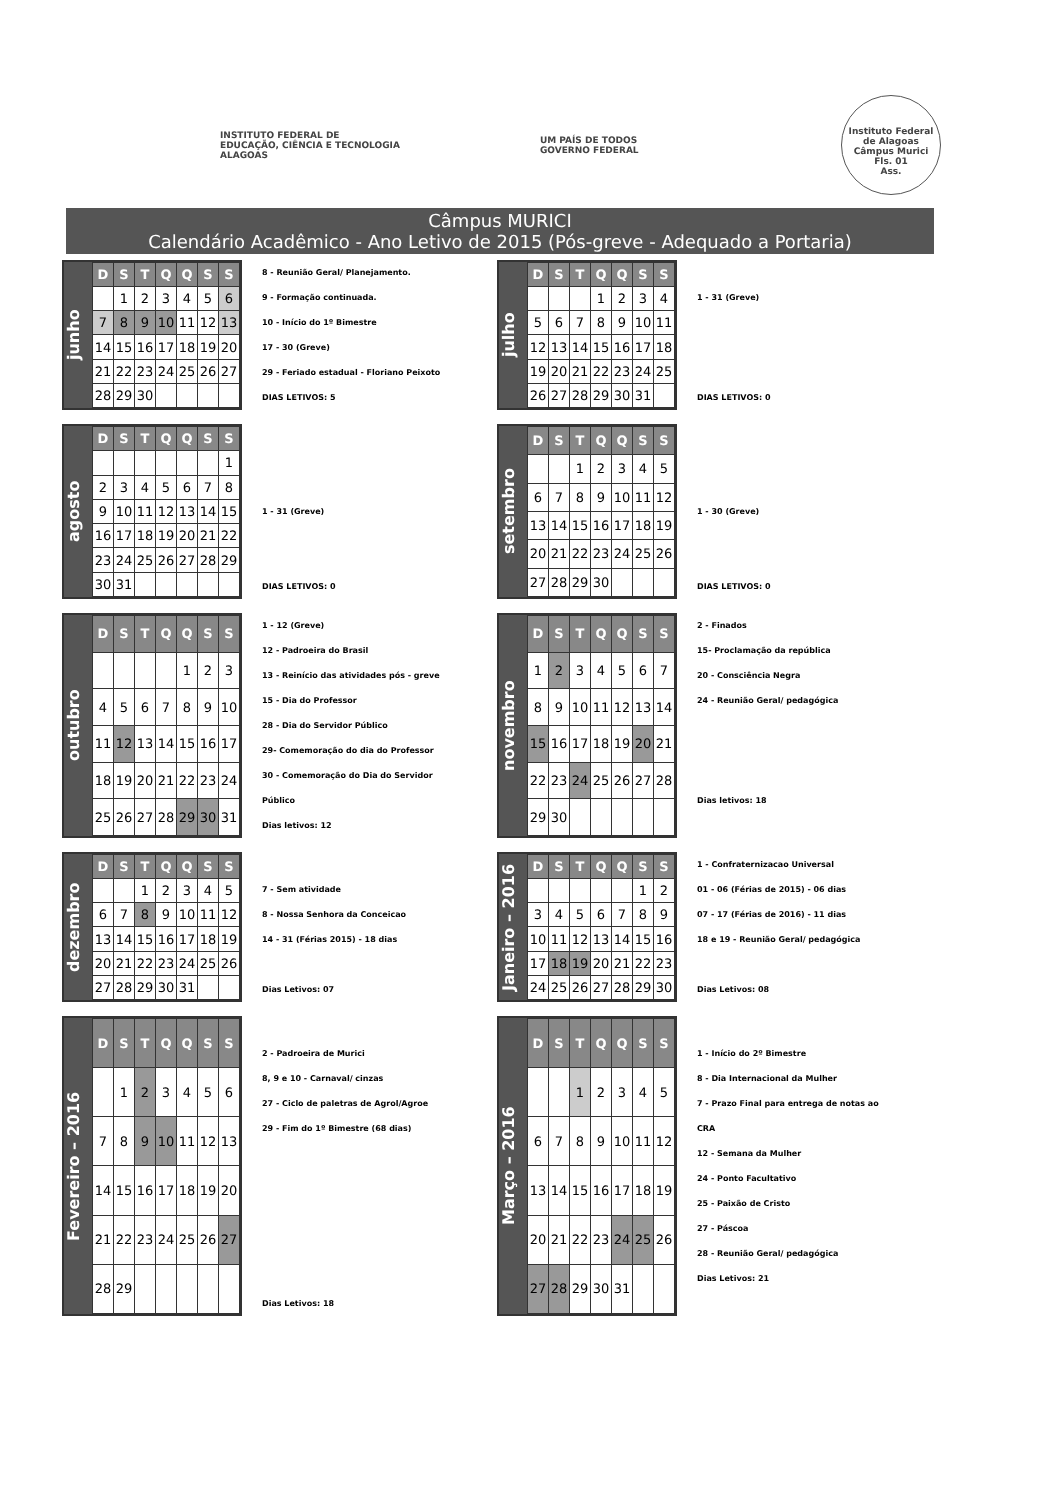INSTITUTO FEDERAL DE
EDUCAÇÃO, CIÊNCIA E TECNOLOGIA
ALAGOAS
UM PAÍS DE TODOS
GOVERNO FEDERAL
Instituto Federal de Alagoas
Câmpus Murici
Fls. 01
Ass.
Câmpus MURICI
Calendário Acadêmico - Ano Letivo de 2015 (Pós-greve - Adequado a Portaria)
junho
| D | S | T | Q | Q | S | S |
| --- | --- | --- | --- | --- | --- | --- |
| | 1 | 2 | 3 | 4 | 5 | 6 |
| 7 | 8 | 9 | 10 | 11 | 12 | 13 |
| 14 | 15 | 16 | 17 | 18 | 19 | 20 |
| 21 | 22 | 23 | 24 | 25 | 26 | 27 |
| 28 | 29 | 30 | | | | |
8 - Reunião Geral/ Planejamento.
9 - Formação continuada.
10 - Início do 1º Bimestre
17 - 30 (Greve)
29 - Feriado estadual - Floriano Peixoto
DIAS LETIVOS: 5
julho
| D | S | T | Q | Q | S | S |
| --- | --- | --- | --- | --- | --- | --- |
| | | | 1 | 2 | 3 | 4 |
| 5 | 6 | 7 | 8 | 9 | 10 | 11 |
| 12 | 13 | 14 | 15 | 16 | 17 | 18 |
| 19 | 20 | 21 | 22 | 23 | 24 | 25 |
| 26 | 27 | 28 | 29 | 30 | 31 | |
1 - 31 (Greve)
DIAS LETIVOS: 0
agosto
| D | S | T | Q | Q | S | S |
| --- | --- | --- | --- | --- | --- | --- |
| | | | | | | 1 |
| 2 | 3 | 4 | 5 | 6 | 7 | 8 |
| 9 | 10 | 11 | 12 | 13 | 14 | 15 |
| 16 | 17 | 18 | 19 | 20 | 21 | 22 |
| 23 | 24 | 25 | 26 | 27 | 28 | 29 |
| 30 | 31 | | | | | |
1 - 31 (Greve)
DIAS LETIVOS: 0
setembro
| D | S | T | Q | Q | S | S |
| --- | --- | --- | --- | --- | --- | --- |
| | | 1 | 2 | 3 | 4 | 5 |
| 6 | 7 | 8 | 9 | 10 | 11 | 12 |
| 13 | 14 | 15 | 16 | 17 | 18 | 19 |
| 20 | 21 | 22 | 23 | 24 | 25 | 26 |
| 27 | 28 | 29 | 30 | | | |
1 - 30 (Greve)
DIAS LETIVOS: 0
outubro
| D | S | T | Q | Q | S | S |
| --- | --- | --- | --- | --- | --- | --- |
| | | | | 1 | 2 | 3 |
| 4 | 5 | 6 | 7 | 8 | 9 | 10 |
| 11 | 12 | 13 | 14 | 15 | 16 | 17 |
| 18 | 19 | 20 | 21 | 22 | 23 | 24 |
| 25 | 26 | 27 | 28 | 29 | 30 | 31 |
1 - 12 (Greve)
12 - Padroeira do Brasil
13 - Reinício das atividades pós - greve
15 - Dia do Professor
28 - Dia do Servidor Público
29- Comemoração do dia do Professor
30 - Comemoração do Dia do Servidor Público
Dias letivos: 12
novembro
| D | S | T | Q | Q | S | S |
| --- | --- | --- | --- | --- | --- | --- |
| 1 | 2 | 3 | 4 | 5 | 6 | 7 |
| 8 | 9 | 10 | 11 | 12 | 13 | 14 |
| 15 | 16 | 17 | 18 | 19 | 20 | 21 |
| 22 | 23 | 24 | 25 | 26 | 27 | 28 |
| 29 | 30 | | | | | |
2 - Finados
15- Proclamação da república
20 - Consciência Negra
24 - Reunião Geral/ pedagógica
Dias letivos: 18
dezembro
| D | S | T | Q | Q | S | S |
| --- | --- | --- | --- | --- | --- | --- |
| | | 1 | 2 | 3 | 4 | 5 |
| 6 | 7 | 8 | 9 | 10 | 11 | 12 |
| 13 | 14 | 15 | 16 | 17 | 18 | 19 |
| 20 | 21 | 22 | 23 | 24 | 25 | 26 |
| 27 | 28 | 29 | 30 | 31 | | |
7 - Sem atividade
8 - Nossa Senhora da Conceicao
14 - 31 (Férias 2015) - 18 dias
Dias Letivos: 07
Janeiro – 2016
| D | S | T | Q | Q | S | S |
| --- | --- | --- | --- | --- | --- | --- |
| | | | | | 1 | 2 |
| 3 | 4 | 5 | 6 | 7 | 8 | 9 |
| 10 | 11 | 12 | 13 | 14 | 15 | 16 |
| 17 | 18 | 19 | 20 | 21 | 22 | 23 |
| 24 | 25 | 26 | 27 | 28 | 29 | 30 |
1 - Confraternizacao Universal
01 - 06 (Férias de 2015) - 06 dias
07 - 17 (Férias de 2016) - 11 dias
18 e 19 - Reunião Geral/ pedagógica
Dias Letivos: 08
Fevereiro – 2016
| D | S | T | Q | Q | S | S |
| --- | --- | --- | --- | --- | --- | --- |
| | 1 | 2 | 3 | 4 | 5 | 6 |
| 7 | 8 | 9 | 10 | 11 | 12 | 13 |
| 14 | 15 | 16 | 17 | 18 | 19 | 20 |
| 21 | 22 | 23 | 24 | 25 | 26 | 27 |
| 28 | 29 | | | | | |
2 - Padroeira de Murici
8, 9 e 10 - Carnaval/ cinzas
27 - Ciclo de paletras de Agrol/Agroe
29 - Fim do 1º Bimestre (68 dias)
Dias Letivos: 18
Março – 2016
| D | S | T | Q | Q | S | S |
| --- | --- | --- | --- | --- | --- | --- |
| | | 1 | 2 | 3 | 4 | 5 |
| 6 | 7 | 8 | 9 | 10 | 11 | 12 |
| 13 | 14 | 15 | 16 | 17 | 18 | 19 |
| 20 | 21 | 22 | 23 | 24 | 25 | 26 |
| 27 | 28 | 29 | 30 | 31 | | |
1 - Início do 2º Bimestre
8 - Dia Internacional da Mulher
7 - Prazo Final para entrega de notas ao CRA
12 - Semana da Mulher
24 - Ponto Facultativo
25 - Paixão de Cristo
27 - Páscoa
28 - Reunião Geral/ pedagógica
Dias Letivos: 21